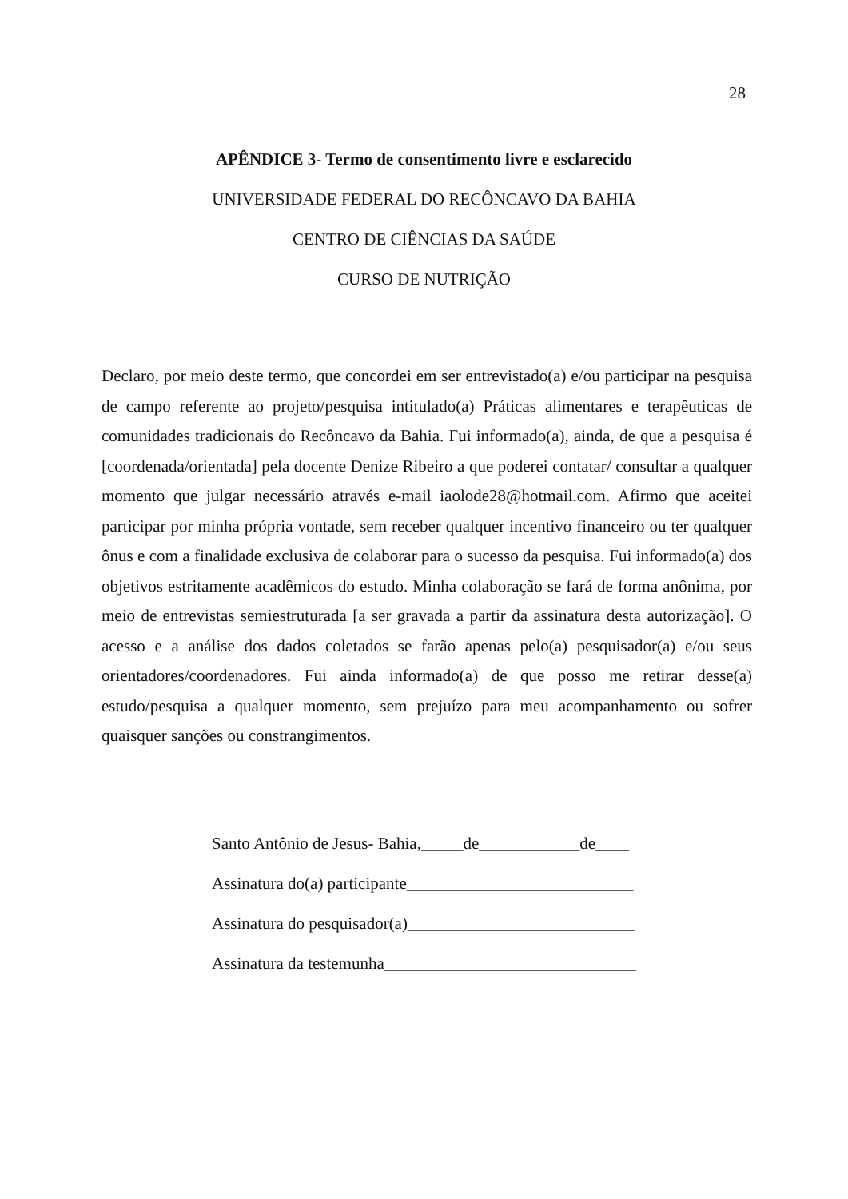28
APÊNDICE 3- Termo de consentimento livre e esclarecido
UNIVERSIDADE FEDERAL DO RECÔNCAVO DA BAHIA
CENTRO DE CIÊNCIAS DA SAÚDE
CURSO DE NUTRIÇÃO
Declaro, por meio deste termo, que concordei em ser entrevistado(a) e/ou participar na pesquisa de campo referente ao projeto/pesquisa intitulado(a) Práticas alimentares e terapêuticas de comunidades tradicionais do Recôncavo da Bahia. Fui informado(a), ainda, de que a pesquisa é [coordenada/orientada] pela docente Denize Ribeiro a que poderei contatar/ consultar a qualquer momento que julgar necessário através e-mail iaolode28@hotmail.com. Afirmo que aceitei participar por minha própria vontade, sem receber qualquer incentivo financeiro ou ter qualquer ônus e com a finalidade exclusiva de colaborar para o sucesso da pesquisa. Fui informado(a) dos objetivos estritamente acadêmicos do estudo. Minha colaboração se fará de forma anônima, por meio de entrevistas semiestruturada [a ser gravada a partir da assinatura desta autorização]. O acesso e a análise dos dados coletados se farão apenas pelo(a) pesquisador(a) e/ou seus orientadores/coordenadores. Fui ainda informado(a) de que posso me retirar desse(a) estudo/pesquisa a qualquer momento, sem prejuízo para meu acompanhamento ou sofrer quaisquer sanções ou constrangimentos.
Santo Antônio de Jesus- Bahia,_____de____________de____
Assinatura do(a) participante___________________________
Assinatura do pesquisador(a)___________________________
Assinatura da testemunha______________________________